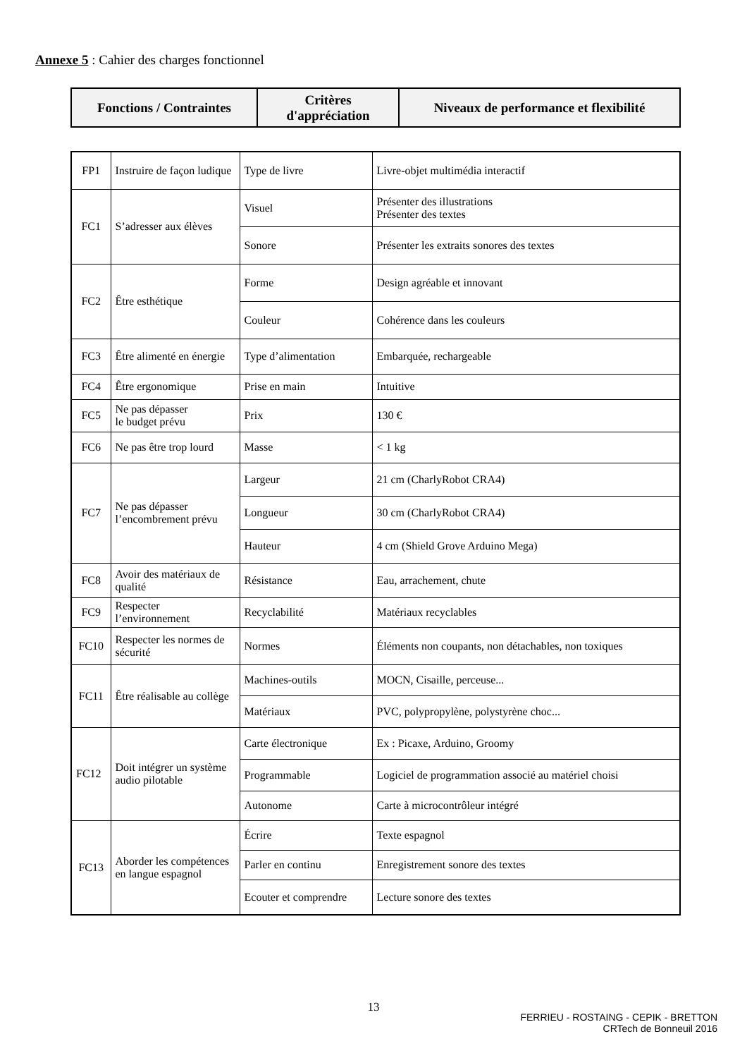Annexe 5 : Cahier des charges fonctionnel
| Fonctions / Contraintes | Critères d'appréciation | Niveaux de performance et flexibilité |
| --- | --- | --- |
| FP1 | Instruire de façon ludique | Type de livre | Livre-objet multimédia interactif |
| FC1 | S’adresser aux élèves | Visuel | Présenter des illustrations Présenter des textes |
| | | Sonore | Présenter les extraits sonores des textes |
| FC2 | Être esthétique | Forme | Design agréable et innovant |
| | | Couleur | Cohérence dans les couleurs |
| FC3 | Être alimenté en énergie | Type d’alimentation | Embarquée, rechargeable |
| FC4 | Être ergonomique | Prise en main | Intuitive |
| FC5 | Ne pas dépasser le budget prévu | Prix | 130 € |
| FC6 | Ne pas être trop lourd | Masse | < 1 kg |
| FC7 | Ne pas dépasser l’encombrement prévu | Largeur | 21 cm (CharlyRobot CRA4) |
| | | Longueur | 30 cm (CharlyRobot CRA4) |
| | | Hauteur | 4 cm (Shield Grove Arduino Mega) |
| FC8 | Avoir des matériaux de qualité | Résistance | Eau, arrachement, chute |
| FC9 | Respecter l’environnement | Recyclabilité | Matériaux recyclables |
| FC10 | Respecter les normes de sécurité | Normes | Éléments non coupants, non détachables, non toxiques |
| FC11 | Être réalisable au collège | Machines-outils | MOCN, Cisaille, perceuse... |
| | | Matériaux | PVC, polypropylène, polystyrène choc... |
| FC12 | Doit intégrer un système audio pilotable | Carte électronique | Ex : Picaxe, Arduino, Groomy |
| | | Programmable | Logiciel de programmation associé au matériel choisi |
| | | Autonome | Carte à microcontrôleur intégré |
| FC13 | Aborder les compétences en langue espagnol | Écrire | Texte espagnol |
| | | Parler en continu | Enregistrement sonore des textes |
| | | Ecouter et comprendre | Lecture sonore des textes |
13
FERRIEU - ROSTAING - CEPIK - BRETTON
CRTech de Bonneuil 2016